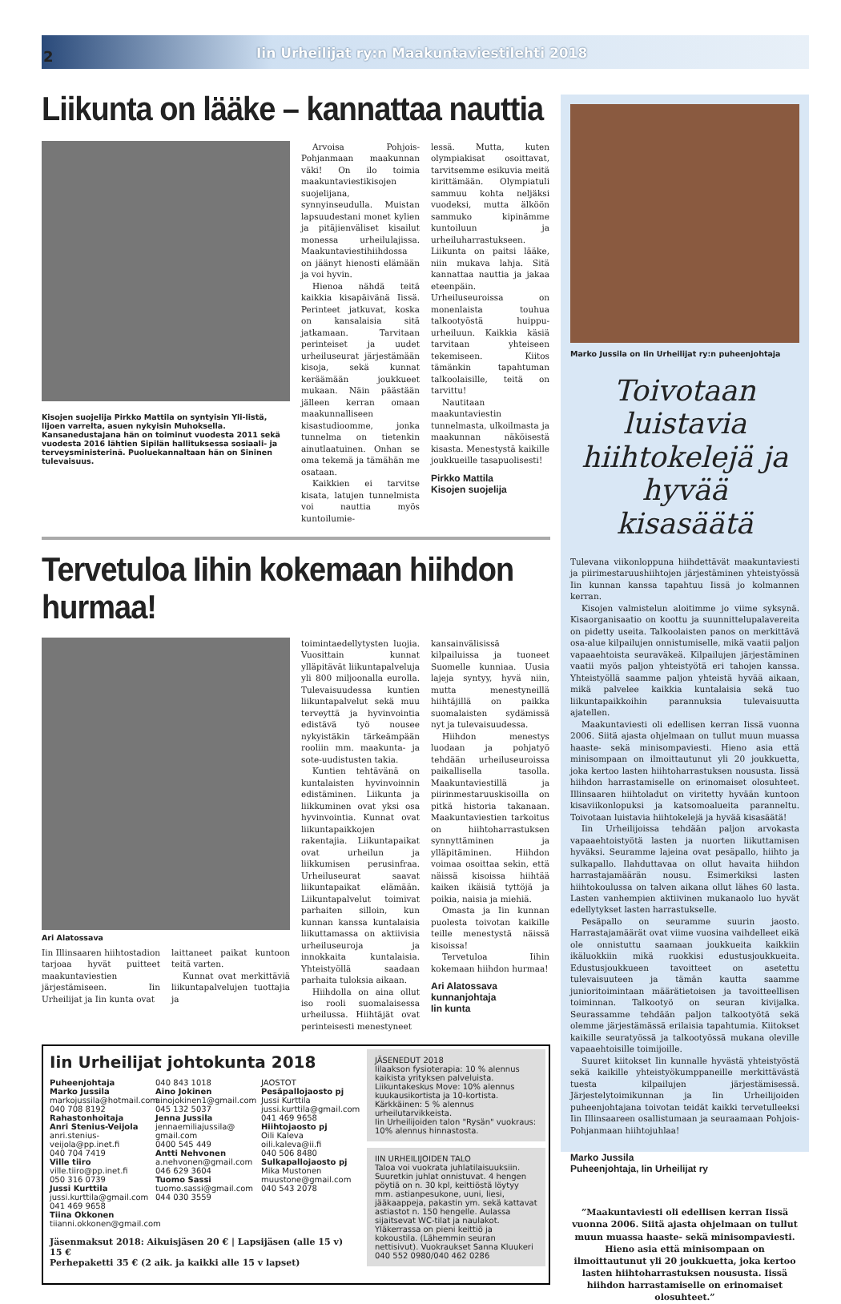2
Iin Urheilijat ry:n Maakuntaviestilehti 2018
Liikunta on lääke – kannattaa nauttia
Kisojen suojelija Pirkko Mattila on syntyisin Yli-listä, lijoen varrelta, asuen nykyisin Muhoksella. Kansanedustajana hän on toiminut vuodesta 2011 sekä vuodesta 2016 lähtien Sipilän hallituksessa sosiaali- ja terveysministerinä. Puoluekannaltaan hän on Sininen tulevaisuus.
Arvoisa Pohjois-Pohjanmaan maakunnan väki! On ilo toimia maakuntaviestikisojen suojelijana, synnyinseudulla. Muistan lapsuudestani monet kylien ja pitäjienväliset kisailut monessa urheilulajissa. Maakuntaviestihiihdossa on jäänyt hienosti elämään ja voi hyvin.
Hienoa nähdä teitä kaikkia kisapäivänä Iissä. Perinteet jatkuvat, koska on kansalaisia sitä jatkamaan. Tarvitaan perinteiset ja uudet urheiluseurat järjestämään kisoja, sekä kunnat keräämään joukkueet mukaan. Näin päästään jälleen kerran omaan maakunnalliseen kisastudioomme, jonka tunnelma on tietenkin ainutlaatuinen. Onhan se oma tekemä ja tämähän me osataan.
Kaikkien ei tarvitse kisata, latujen tunnelmista voi nauttia myös kuntoilumie-
lessä. Mutta, kuten olympiakisat osoittavat, tarvitsemme esikuvia meitä kirittämään. Olympiatuli sammuu kohta neljäksi vuodeksi, mutta älköön sammuko kipinämme kuntoiluun ja urheiluharrastukseen. Liikunta on paitsi lääke, niin mukava lahja. Sitä kannattaa nauttia ja jakaa eteenpäin. Urheiluseuroissa on monenlaista touhua talkootyöstä huippu-urheiluun. Kaikkia käsiä tarvitaan yhteiseen tekemiseen. Kiitos tämänkin tapahtuman talkoolaisille, teitä on tarvittu!
Nautitaan maakuntaviestin tunnelmasta, ulkoilmasta ja maakunnan näköisestä kisasta. Menestystä kaikille joukkueille tasapuolisesti!
Pirkko Mattila
Kisojen suojelija
Tervetuloa Iihin kokemaan hiihdon hurmaa!
Ari Alatossava
Iin Illinsaaren hiihtostadion tarjoaa hyvät puitteet maakuntaviestien järjestämiseen. Iin Urheilijat ja Iin kunta ovat
laittaneet paikat kuntoon teitä varten.
Kunnat ovat merkittäviä liikuntapalvelujen tuottajia ja
toimintaedellytysten luojia. Vuosittain kunnat ylläpitävät liikuntapalveluja yli 800 miljoonalla eurolla. Tulevaisuudessa kuntien liikuntapalvelut sekä muu terveyttä ja hyvinvointia edistävä työ nousee nykyistäkin tärkeämpään rooliin mm. maakunta- ja sote-uudistusten takia.
Kuntien tehtävänä on kuntalaisten hyvinvoinnin edistäminen. Liikunta ja liikkuminen ovat yksi osa hyvinvointia. Kunnat ovat liikuntapaikkojen rakentajia. Liikuntapaikat ovat urheilun ja liikkumisen perusinfraa. Urheiluseurat saavat liikuntapaikat elämään. Liikuntapalvelut toimivat parhaiten silloin, kun kunnan kanssa kuntalaisia liikuttamassa on aktiivisia urheiluseuroja ja innokkaita kuntalaisia. Yhteistyöllä saadaan parhaita tuloksia aikaan.
Hiihdolla on aina ollut iso rooli suomalaisessa urheilussa. Hiihtäjät ovat perinteisesti menestyneet
kansainvälisissä kilpailuissa ja tuoneet Suomelle kunniaa. Uusia lajeja syntyy, hyvä niin, mutta menestyneillä hiihtäjillä on paikka suomalaisten sydämissä nyt ja tulevaisuudessa.
Hiihdon menestys luodaan ja pohjatyö tehdään urheiluseuroissa paikallisella tasolla. Maakuntaviestillä ja piirinmestaruuskisoilla on pitkä historia takanaan. Maakuntaviestien tarkoitus on hiihtoharrastuksen synnyttäminen ja ylläpitäminen. Hiihdon voimaa osoittaa sekin, että näissä kisoissa hiihtää kaiken ikäisiä tyttöjä ja poikia, naisia ja miehiä.
Omasta ja Iin kunnan puolesta toivotan kaikille teille menestystä näissä kisoissa!
Tervetuloa Iihin kokemaan hiihdon hurmaa!
Ari Alatossava
kunnanjohtaja
Iin kunta
Iin Urheilijat johtokunta 2018
Puheenjohtaja
Marko Jussila
markojussila@hotmail.com
040 708 8192
Rahastonhoitaja
Anri Stenius-Veijola
anri.stenius-veijola@pp.inet.fi
040 704 7419
Ville tiiro
ville.tiiro@pp.inet.fi
050 316 0739
Jussi Kurttila
jussi.kurttila@gmail.com
041 469 9658
Tiina Okkonen
tiianni.okkonen@gmail.com
040 843 1018
Aino Jokinen
ainojokinen1@gmail.com
045 132 5037
Jenna Jussila
jennaemiliajussila@ gmail.com
0400 545 449
Antti Nehvonen
a.nehvonen@gmail.com
046 629 3604
Tuomo Sassi
tuomo.sassi@gmail.com
044 030 3559
JAOSTOT
Pesäpallojaosto pj
Jussi Kurttila
jussi.kurttila@gmail.com
041 469 9658
Hiihtojaosto pj
Oili Kaleva
oili.kaleva@ii.fi
040 506 8480
Sulkapallojaosto pj
Mika Mustonen
muustone@gmail.com
040 543 2078
Jäsenmaksut 2018: Aikuisjäsen 20 € | Lapsijäsen (alle 15 v) 15 €
Perhepaketti 35 € (2 aik. ja kaikki alle 15 v lapset)
JÄSENEDUT 2018
Iilaakson fysioterapia: 10 % alennus kaikista yrityksen palveluista.
Liikuntakeskus Move: 10% alennus kuukausikortista ja 10-kortista.
Kärkkäinen: 5 % alennus urheilutarvikkeista.
Iin Urheilijoiden talon "Rysän" vuokraus: 10% alennus hinnastosta.
IIN URHEILIJOIDEN TALO
Taloa voi vuokrata juhlatilaisuuksiin. Suuretkin juhlat onnistuvat. 4 hengen pöytiä on n. 30 kpl, keittiöstä löytyy mm. astianpesukone, uuni, liesi, jääkaappeja, pakastin ym. sekä kattavat astiastot n. 150 hengelle. Aulassa sijaitsevat WC-tilat ja naulakot. Yläkerrassa on pieni keittiö ja kokoustila. (Lähemmin seuran nettisivut). Vuokraukset Sanna Kluukeri 040 552 0980/040 462 0286
Marko Jussila on Iin Urheilijat ry:n puheenjohtaja
Toivotaan luistavia hiihtokelejä ja hyvää kisasäätä
Tulevana viikonloppuna hiihdettävät maakuntaviesti ja piirimestaruushiihtojen järjestäminen yhteistyössä Iin kunnan kanssa tapahtuu Iissä jo kolmannen kerran.
Kisojen valmistelun aloitimme jo viime syksynä. Kisaorganisaatio on koottu ja suunnittelupalavereita on pidetty useita. Talkoolaisten panos on merkittävä osa-alue kilpailujen onnistumiselle, mikä vaatii paljon vapaaehtoista seuraväkeä. Kilpailujen järjestäminen vaatii myös paljon yhteistyötä eri tahojen kanssa. Yhteistyöllä saamme paljon yhteistä hyvää aikaan, mikä palvelee kaikkia kuntalaisia sekä tuo liikuntapaikkoihin parannuksia tulevaisuutta ajatellen.
Maakuntaviesti oli edellisen kerran Iissä vuonna 2006. Siitä ajasta ohjelmaan on tullut muun muassa haaste- sekä minisompaviesti. Hieno asia että minisompaan on ilmoittautunut yli 20 joukkuetta, joka kertoo lasten hiihtoharrastuksen noususta. Iissä hiihdon harrastamiselle on erinomaiset olosuhteet. Illinsaaren hiihtoladut on viritetty hyvään kuntoon kisaviikonlopuksi ja katsomoalueita paranneltu. Toivotaan luistavia hiihtokelejä ja hyvää kisasäätä!
Iin Urheilijoissa tehdään paljon arvokasta vapaaehtoistyötä lasten ja nuorten liikuttamisen hyväksi. Seuramme lajeina ovat pesäpallo, hiihto ja sulkapallo. Ilahduttavaa on ollut havaita hiihdon harrastajamäärän nousu. Esimerkiksi lasten hiihtokoulussa on talven aikana ollut lähes 60 lasta. Lasten vanhempien aktiivinen mukanaolo luo hyvät edellytykset lasten harrastukselle.
Pesäpallo on seuramme suurin jaosto. Harrastajamäärät ovat viime vuosina vaihdelleet eikä ole onnistuttu saamaan joukkueita kaikkiin ikäluokkiin mikä ruokkisi edustusjoukkueita. Edustusjoukkueen tavoitteet on asetettu tulevaisuuteen ja tämän kautta saamme junioritoimintaan määrätietoisen ja tavoitteellisen toiminnan. Talkootyö on seuran kivijalka. Seurassamme tehdään paljon talkootyötä sekä olemme järjestämässä erilaisia tapahtumia. Kiitokset kaikille seuratyössä ja talkootyössä mukana oleville vapaaehtoisille toimijoille.
Suuret kiitokset Iin kunnalle hyvästä yhteistyöstä sekä kaikille yhteistyökumppaneille merkittävästä tuesta kilpailujen järjestämisessä. Järjestelytoimikunnan ja Iin Urheilijoiden puheenjohtajana toivotan teidät kaikki tervetulleeksi Iin Illinsaareen osallistumaan ja seuraamaan Pohjois-Pohjanmaan hiihtojuhlaa!
Marko Jussila
Puheenjohtaja, Iin Urheilijat ry
”Maakuntaviesti oli edellisen kerran Iissä vuonna 2006. Siitä ajasta ohjelmaan on tullut muun muassa haaste- sekä minisompaviesti. Hieno asia että minisompaan on ilmoittautunut yli 20 joukkuetta, joka kertoo lasten hiihtoharrastuksen noususta. Iissä hiihdon harrastamiselle on erinomaiset olosuhteet.”